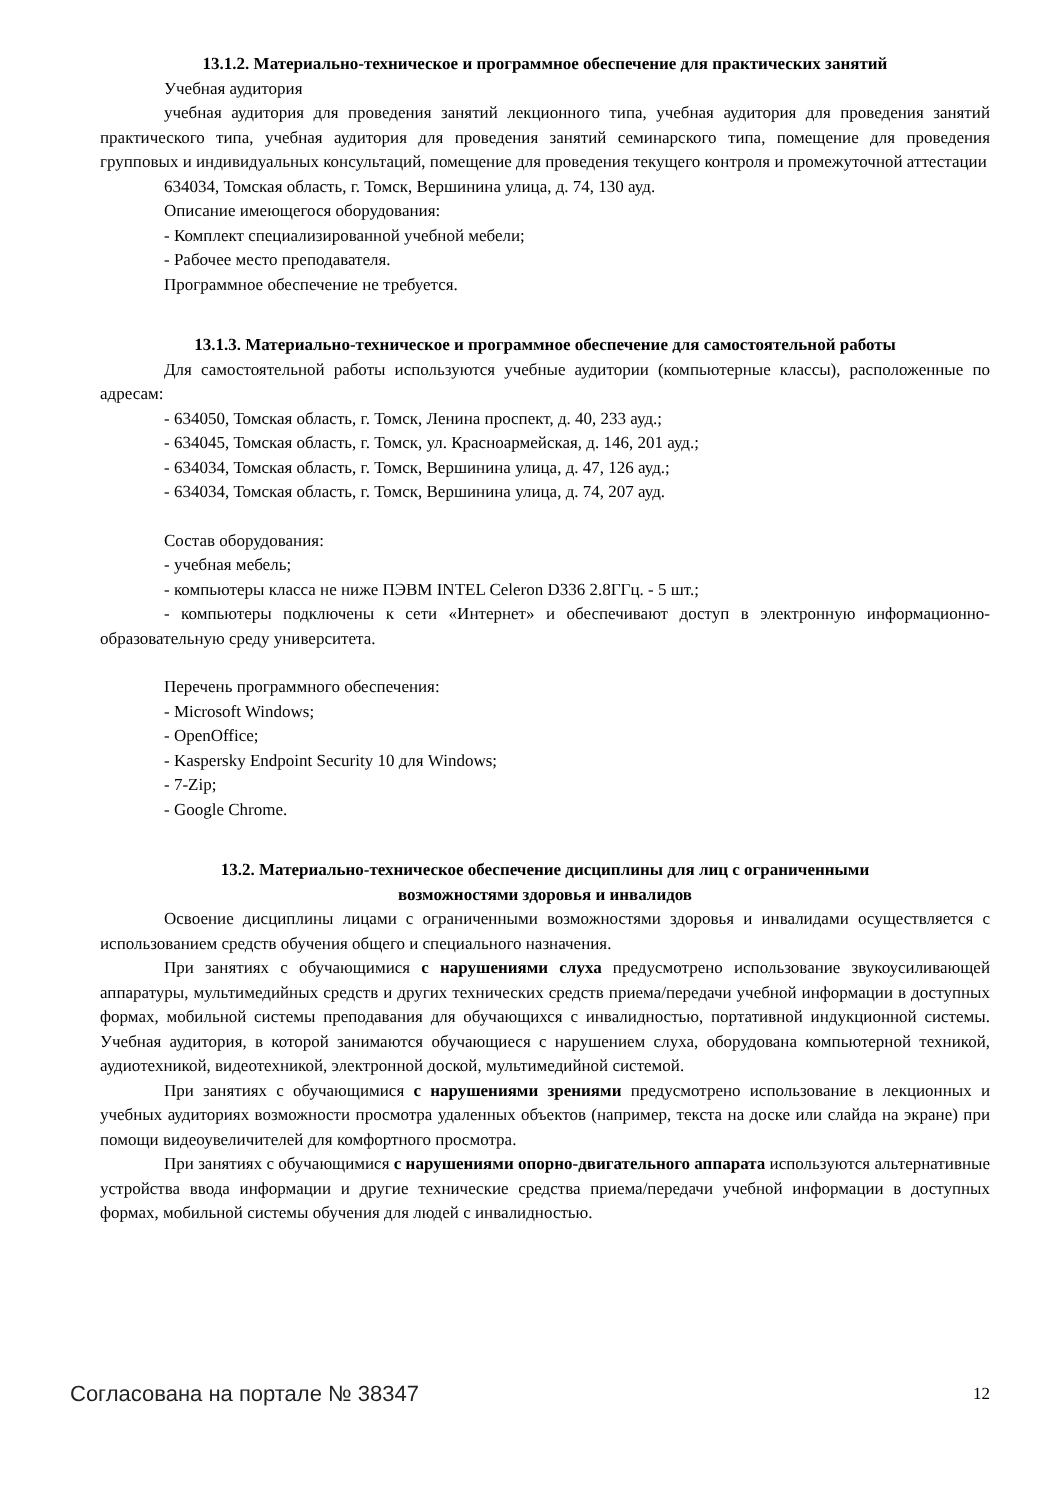13.1.2. Материально-техническое и программное обеспечение для практических занятий
Учебная аудитория
учебная аудитория для проведения занятий лекционного типа, учебная аудитория для проведения занятий практического типа, учебная аудитория для проведения занятий семинарского типа, помещение для проведения групповых и индивидуальных консультаций, помещение для проведения текущего контроля и промежуточной аттестации
634034, Томская область, г. Томск, Вершинина улица, д. 74, 130 ауд.
Описание имеющегося оборудования:
- Комплект специализированной учебной мебели;
- Рабочее место преподавателя.
Программное обеспечение не требуется.
13.1.3. Материально-техническое и программное обеспечение для самостоятельной работы
Для самостоятельной работы используются учебные аудитории (компьютерные классы), расположенные по адресам:
- 634050, Томская область, г. Томск, Ленина проспект, д. 40, 233 ауд.;
- 634045, Томская область, г. Томск, ул. Красноармейская, д. 146, 201 ауд.;
- 634034, Томская область, г. Томск, Вершинина улица, д. 47, 126 ауд.;
- 634034, Томская область, г. Томск, Вершинина улица, д. 74, 207 ауд.
Состав оборудования:
- учебная мебель;
- компьютеры класса не ниже ПЭВМ INTEL Celeron D336 2.8ГГц. - 5 шт.;
- компьютеры подключены к сети «Интернет» и обеспечивают доступ в электронную информационно-образовательную среду университета.
Перечень программного обеспечения:
- Microsoft Windows;
- OpenOffice;
- Kaspersky Endpoint Security 10 для Windows;
- 7-Zip;
- Google Chrome.
13.2. Материально-техническое обеспечение дисциплины для лиц с ограниченными
возможностями здоровья и инвалидов
Освоение дисциплины лицами с ограниченными возможностями здоровья и инвалидами осуществляется с использованием средств обучения общего и специального назначения.
При занятиях с обучающимися с нарушениями слуха предусмотрено использование звукоусиливающей аппаратуры, мультимедийных средств и других технических средств приема/передачи учебной информации в доступных формах, мобильной системы преподавания для обучающихся с инвалидностью, портативной индукционной системы. Учебная аудитория, в которой занимаются обучающиеся с нарушением слуха, оборудована компьютерной техникой, аудиотехникой, видеотехникой, электронной доской, мультимедийной системой.
При занятиях с обучающимися с нарушениями зрениями предусмотрено использование в лекционных и учебных аудиториях возможности просмотра удаленных объектов (например, текста на доске или слайда на экране) при помощи видеоувеличителей для комфортного просмотра.
При занятиях с обучающимися с нарушениями опорно-двигательного аппарата используются альтернативные устройства ввода информации и другие технические средства приема/передачи учебной информации в доступных формах, мобильной системы обучения для людей с инвалидностью.
Согласована на портале № 38347 12